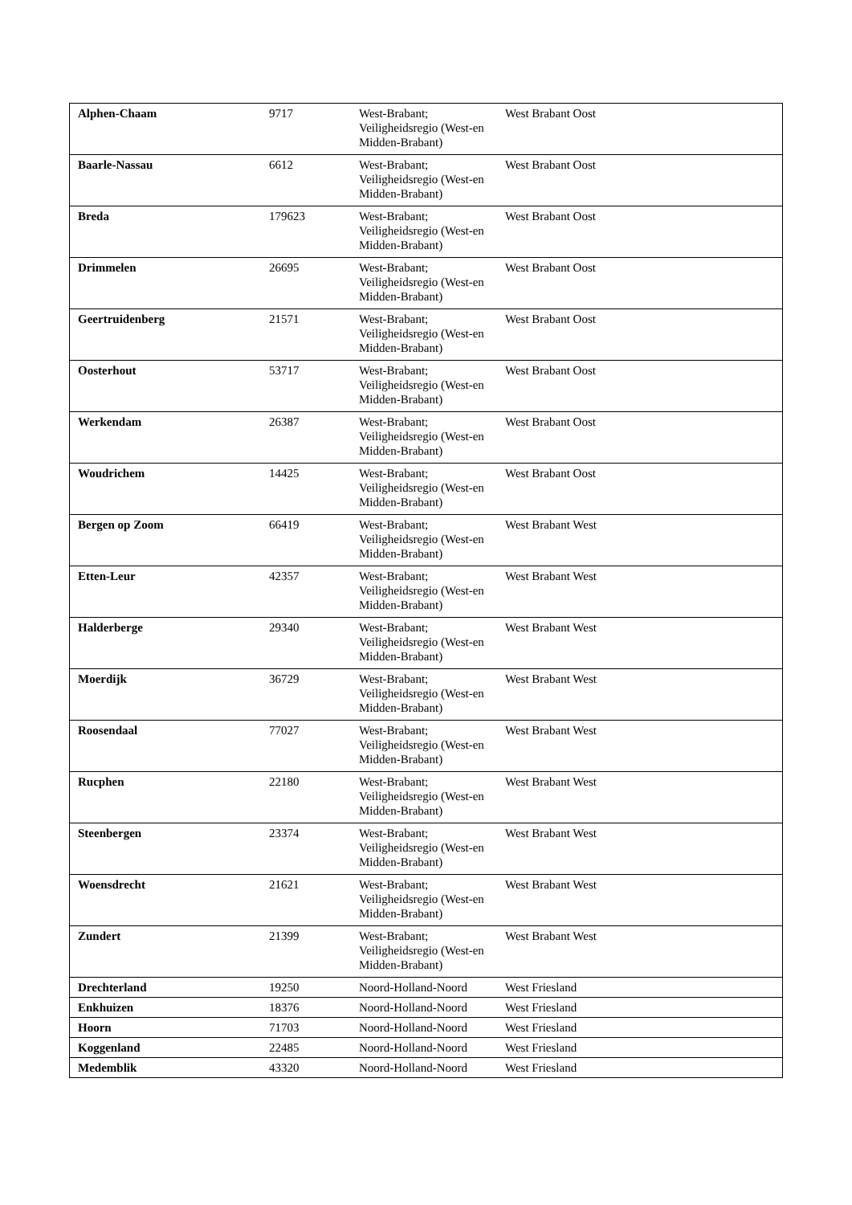| Alphen-Chaam | 9717 | West-Brabant; Veiligheidsregio (West-en Midden-Brabant) | West Brabant Oost |
| Baarle-Nassau | 6612 | West-Brabant; Veiligheidsregio (West-en Midden-Brabant) | West Brabant Oost |
| Breda | 179623 | West-Brabant; Veiligheidsregio (West-en Midden-Brabant) | West Brabant Oost |
| Drimmelen | 26695 | West-Brabant; Veiligheidsregio (West-en Midden-Brabant) | West Brabant Oost |
| Geertruidenberg | 21571 | West-Brabant; Veiligheidsregio (West-en Midden-Brabant) | West Brabant Oost |
| Oosterhout | 53717 | West-Brabant; Veiligheidsregio (West-en Midden-Brabant) | West Brabant Oost |
| Werkendam | 26387 | West-Brabant; Veiligheidsregio (West-en Midden-Brabant) | West Brabant Oost |
| Woudrichem | 14425 | West-Brabant; Veiligheidsregio (West-en Midden-Brabant) | West Brabant Oost |
| Bergen op Zoom | 66419 | West-Brabant; Veiligheidsregio (West-en Midden-Brabant) | West Brabant West |
| Etten-Leur | 42357 | West-Brabant; Veiligheidsregio (West-en Midden-Brabant) | West Brabant West |
| Halderberge | 29340 | West-Brabant; Veiligheidsregio (West-en Midden-Brabant) | West Brabant West |
| Moerdijk | 36729 | West-Brabant; Veiligheidsregio (West-en Midden-Brabant) | West Brabant West |
| Roosendaal | 77027 | West-Brabant; Veiligheidsregio (West-en Midden-Brabant) | West Brabant West |
| Rucphen | 22180 | West-Brabant; Veiligheidsregio (West-en Midden-Brabant) | West Brabant West |
| Steenbergen | 23374 | West-Brabant; Veiligheidsregio (West-en Midden-Brabant) | West Brabant West |
| Woensdrecht | 21621 | West-Brabant; Veiligheidsregio (West-en Midden-Brabant) | West Brabant West |
| Zundert | 21399 | West-Brabant; Veiligheidsregio (West-en Midden-Brabant) | West Brabant West |
| Drechterland | 19250 | Noord-Holland-Noord | West Friesland |
| Enkhuizen | 18376 | Noord-Holland-Noord | West Friesland |
| Hoorn | 71703 | Noord-Holland-Noord | West Friesland |
| Koggenland | 22485 | Noord-Holland-Noord | West Friesland |
| Medemblik | 43320 | Noord-Holland-Noord | West Friesland |